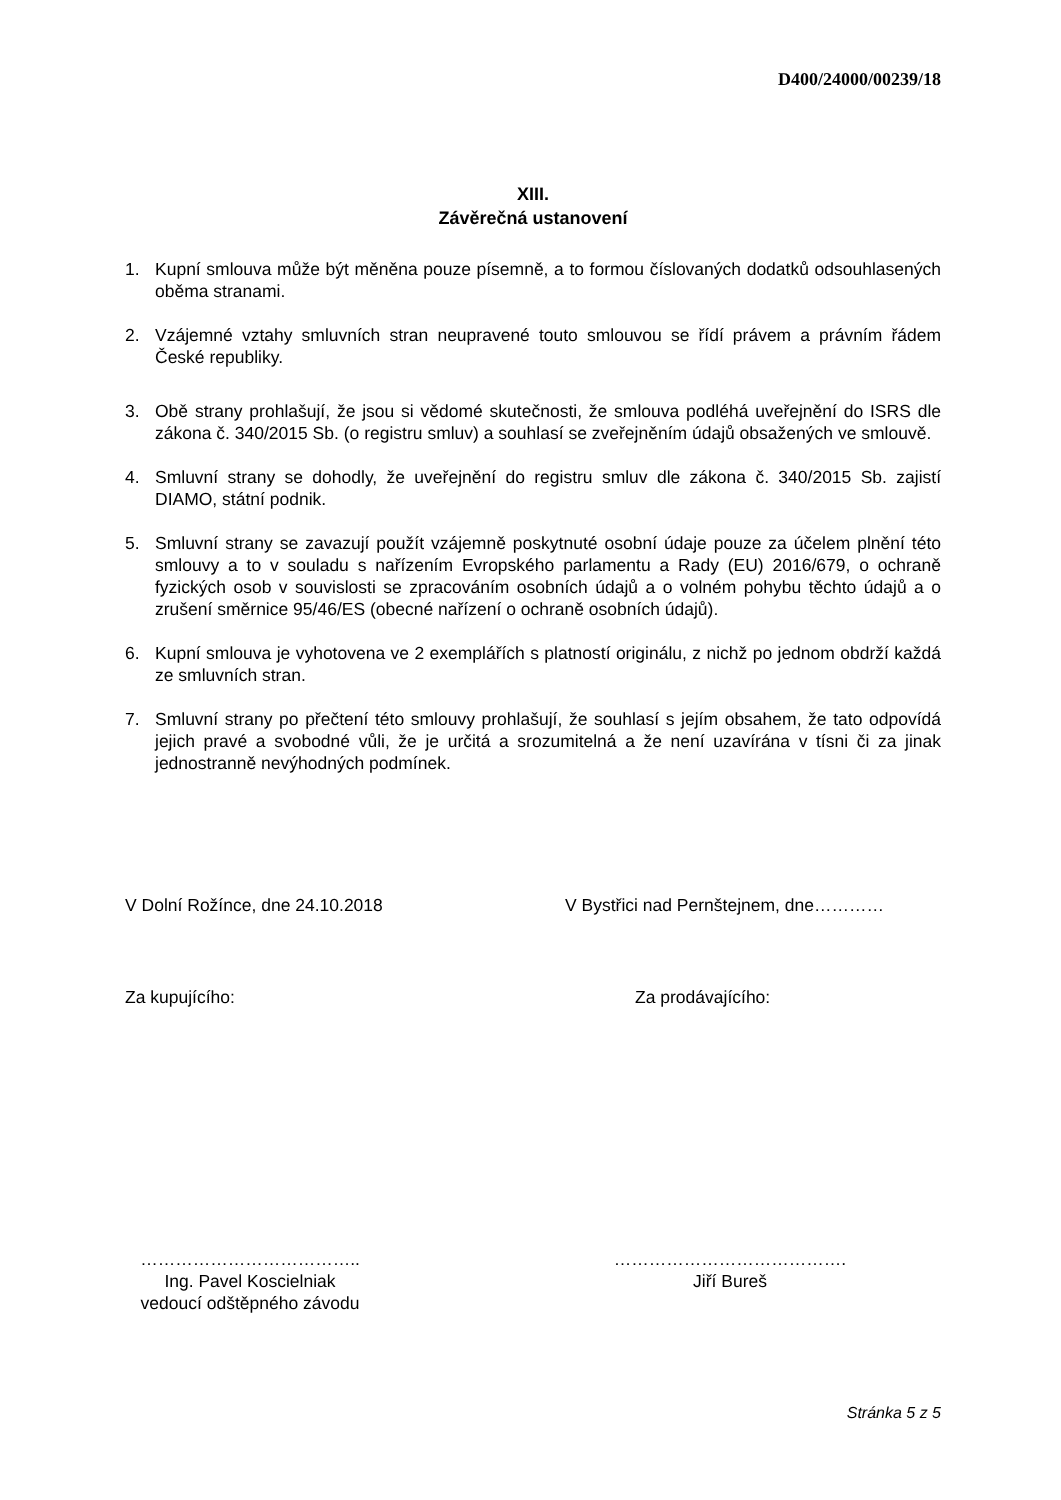D400/24000/00239/18
XIII.
Závěrečná ustanovení
1. Kupní smlouva může být měněna pouze písemně, a to formou číslovaných dodatků odsouhlasených oběma stranami.
2. Vzájemné vztahy smluvních stran neupravené touto smlouvou se řídí právem a právním řádem České republiky.
3. Obě strany prohlašují, že jsou si vědomé skutečnosti, že smlouva podléhá uveřejnění do ISRS dle zákona č. 340/2015 Sb. (o registru smluv) a souhlasí se zveřejněním údajů obsažených ve smlouvě.
4. Smluvní strany se dohodly, že uveřejnění do registru smluv dle zákona č. 340/2015 Sb. zajistí DIAMO, státní podnik.
5. Smluvní strany se zavazují použít vzájemně poskytnuté osobní údaje pouze za účelem plnění této smlouvy a to v souladu s nařízením Evropského parlamentu a Rady (EU) 2016/679, o ochraně fyzických osob v souvislosti se zpracováním osobních údajů a o volném pohybu těchto údajů a o zrušení směrnice 95/46/ES (obecné nařízení o ochraně osobních údajů).
6. Kupní smlouva je vyhotovena ve 2 exemplářích s platností originálu, z nichž po jednom obdrží každá ze smluvních stran.
7. Smluvní strany po přečtení této smlouvy prohlašují, že souhlasí s jejím obsahem, že tato odpovídá jejich pravé a svobodné vůli, že je určitá a srozumitelná a že není uzavírána v tísni či za jinak jednostranně nevýhodných podmínek.
V Dolní Rožínce, dne 24.10.2018 V Bystřici nad Pernštejnem, dne…………
Za kupujícího: Za prodávajícího:
………………………………..
Ing. Pavel Koscielniak
vedoucí odštěpného závodu
………………………………….
Jiří Bureš
Stránka 5 z 5